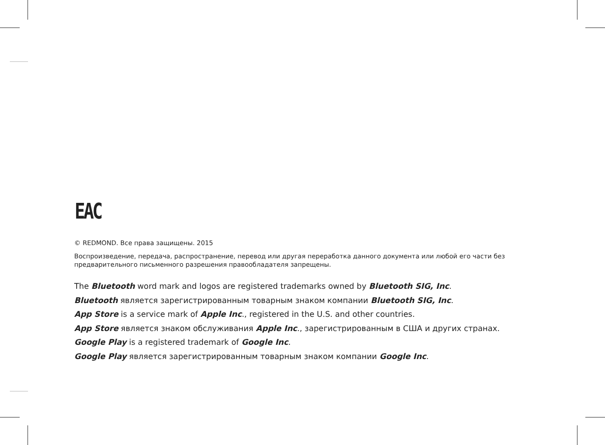ЕАС
© REDMOND. Все права защищены. 2015
Воспроизведение, передача, распространение, перевод или другая переработка данного документа или любой его части без предварительного письменного разрешения правообладателя запрещены.
The Bluetooth word mark and logos are registered trademarks owned by Bluetooth SIG, Inc.
Bluetooth является зарегистрированным товарным знаком компании Bluetooth SIG, Inc.
App Store is a service mark of Apple Inc., registered in the U.S. and other countries.
App Store является знаком обслуживания Apple Inc., зарегистрированным в США и других странах.
Google Play is a registered trademark of Google Inc.
Google Play является зарегистрированным товарным знаком компании Google Inc.